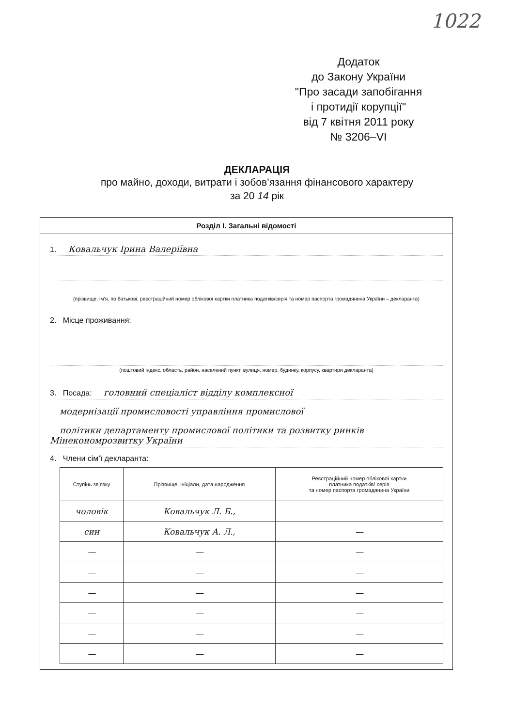1022
Додаток
до Закону України
"Про засади запобігання
і протидії корупції"
від 7 квітня 2011 року
№ 3206–VI
ДЕКЛАРАЦІЯ
про майно, доходи, витрати і зобов’язання фінансового характеру
за 20 14 рік
Розділ І. Загальні відомості
1. Ковальчук Ірина Валеріївна
(прізвище, ім’я, по батькові, реєстраційний номер облікової картки платника податків/серія та номер паспорта громадянина України – декларанта)
2. Місце проживання:
(поштовий індекс, область, район, населений пункт, вулиця, номер: будинку, корпусу, квартири декларанта)
3. Посада: головний спеціаліст відділу комплексної
модернізації промисловості управління промислової
політики департаменту промислової політики та розвитку ринків Мінекономрозвитку України
4. Члени сім’ї декларанта:
| Ступінь зв’язку | Прізвище, ініціали, дата народження | Реєстраційний номер облікової картки платника податків/ серія та номер паспорта громадянина України |
| --- | --- | --- |
| чоловік | Ковальчук Л. Б., | |
| син | Ковальчук А. Л., | — |
| — | — | — |
| — | — | — |
| — | — | — |
| — | — | — |
| — | — | — |
| — | — | — |